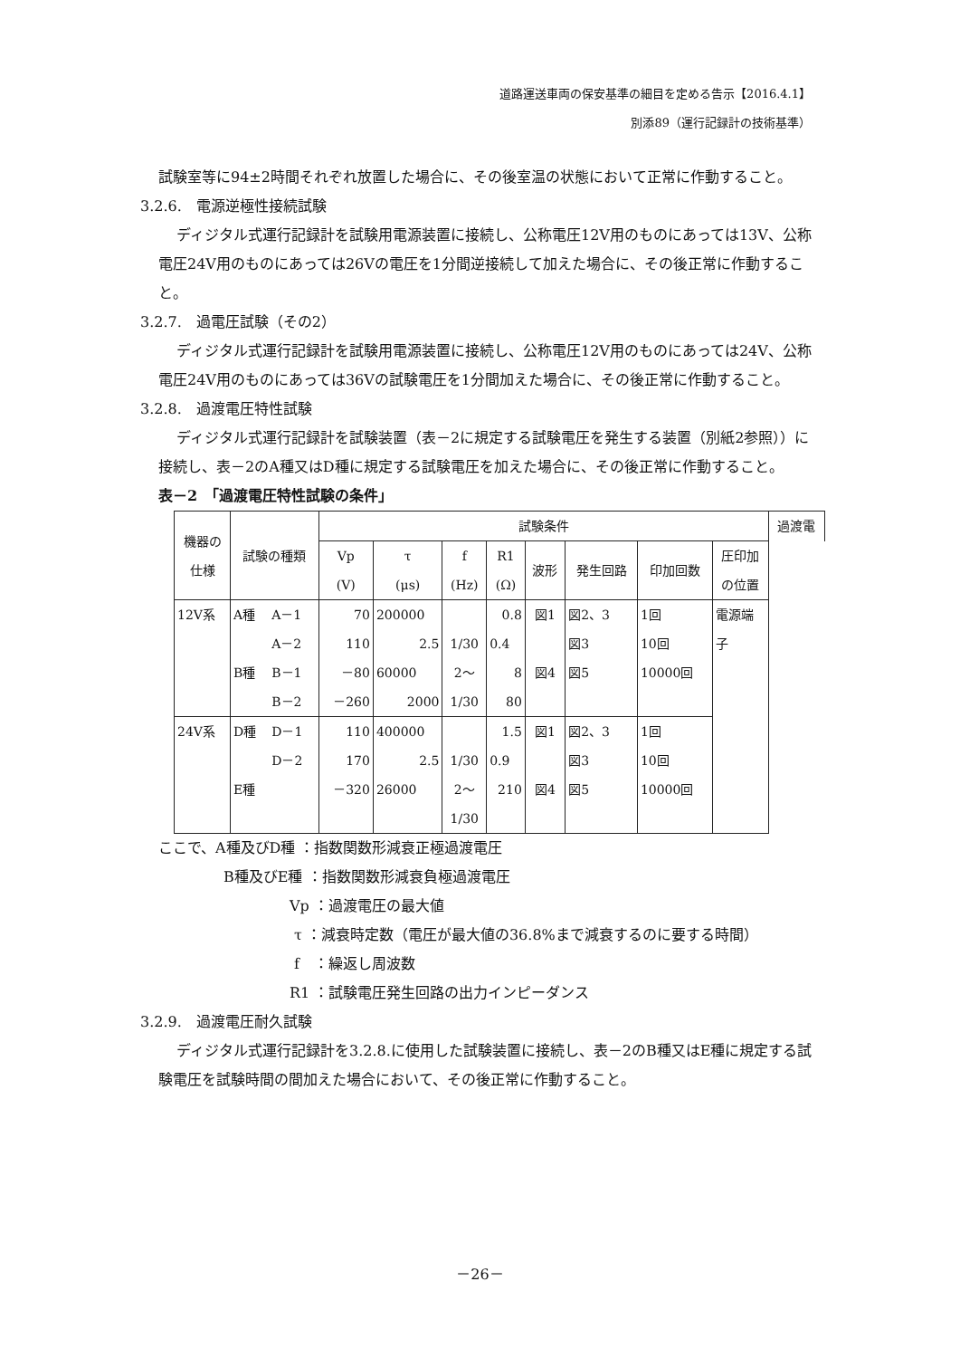道路運送車両の保安基準の細目を定める告示【2016.4.1】
別添89（運行記録計の技術基準）
試験室等に94±2時間それぞれ放置した場合に、その後室温の状態において正常に作動すること。
3.2.6.　電源逆極性接続試験
ディジタル式運行記録計を試験用電源装置に接続し、公称電圧12V用のものにあっては13V、公称電圧24V用のものにあっては26Vの電圧を1分間逆接続して加えた場合に、その後正常に作動すること。
3.2.7.　過電圧試験（その2）
ディジタル式運行記録計を試験用電源装置に接続し、公称電圧12V用のものにあっては24V、公称電圧24V用のものにあっては36Vの試験電圧を1分間加えた場合に、その後正常に作動すること。
3.2.8.　過渡電圧特性試験
ディジタル式運行記録計を試験装置（表－2に規定する試験電圧を発生する装置（別紙2参照））に接続し、表－2のA種又はD種に規定する試験電圧を加えた場合に、その後正常に作動すること。
表－2　「過渡電圧特性試験の条件」
| 機器の 仕様 | 試験の種類 | | 試験条件 | | | | | | | | 過渡電 |
| --- | --- | --- | --- | --- | --- | --- | --- | --- | --- | --- | --- |
| | | | Vp (V) | τ (μs) | f (Hz) | R1 (Ω) | 波形 | 発生回路 | 印加回数 | 圧印加 の位置 | |
| 12V系 | A種 | A－1 | 70 | 200000 | | 0.8 | 図1 | 図2、3 | 1回 | 電源端 子 | |
| | | A－2 | 110 | 2.5 | 1/30 | 0.4 | | 図3 | 10回 | | |
| | B種 | B－1 | －80 | 60000 | 2～ | 8 | 図4 | 図5 | 10000回 | | |
| | | B－2 | －260 | 2000 | 1/30 | 80 | | | | | |
| 24V系 | D種 | D－1 | 110 | 400000 | | 1.5 | 図1 | 図2、3 | 1回 | | |
| | | D－2 | 170 | 2.5 | 1/30 | 0.9 | | 図3 | 10回 | | |
| | E種 | | －320 | 26000 | 2～ | 210 | 図4 | 図5 | 10000回 | | |
| | | | | | 1/30 | | | | | | |
ここで、A種及びD種 ：指数関数形減衰正極過渡電圧
B種及びE種 ：指数関数形減衰負極過渡電圧
Vp ：過渡電圧の最大値
τ ：減衰時定数（電圧が最大値の36.8%まで減衰するのに要する時間）
f　：繰返し周波数
R1 ：試験電圧発生回路の出力インピーダンス
3.2.9.　過渡電圧耐久試験
ディジタル式運行記録計を3.2.8.に使用した試験装置に接続し、表－2のB種又はE種に規定する試験電圧を試験時間の間加えた場合において、その後正常に作動すること。
－26－